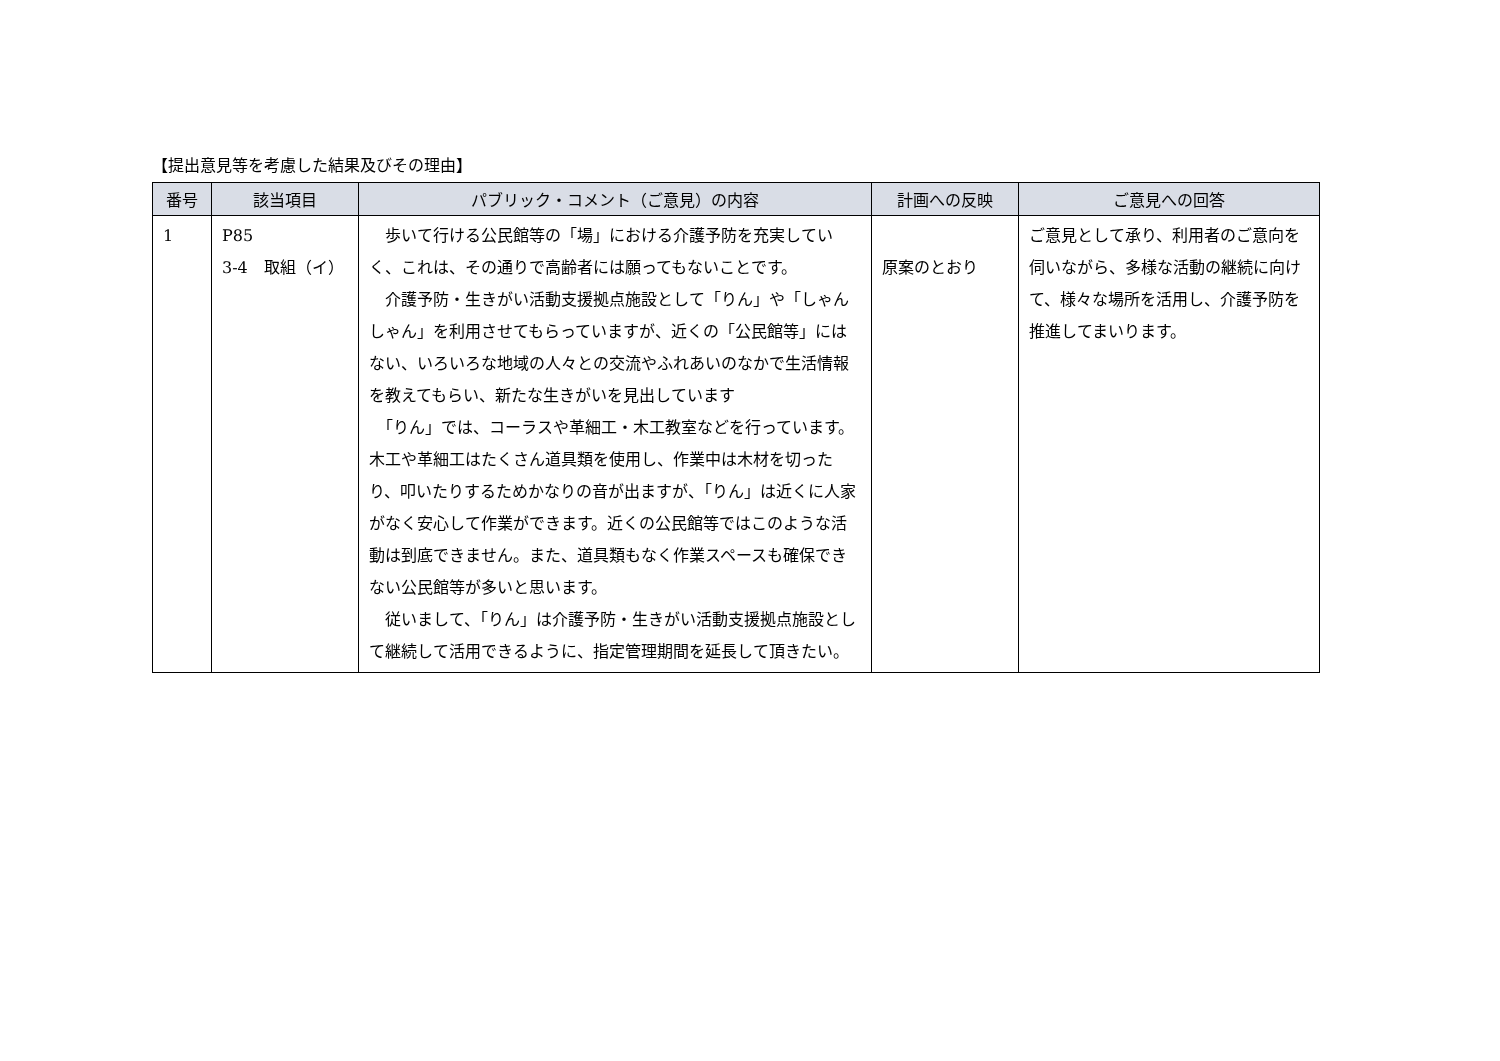【提出意見等を考慮した結果及びその理由】
| 番号 | 該当項目 | パブリック・コメント（ご意見）の内容 | 計画への反映 | ご意見への回答 |
| --- | --- | --- | --- | --- |
| 1 | P85 3-4 取組（イ） | 歩いて行ける公民館等の「場」における介護予防を充実していく、これは、その通りで高齢者には願ってもないことです。 介護予防・生きがい活動支援拠点施設として「りん」や「しゃんしゃん」を利用させてもらっていますが、近くの「公民館等」にはない、いろいろな地域の人々との交流やふれあいのなかで生活情報を教えてもらい、新たな生きがいを見出しています 「りん」では、コーラスや革細工・木工教室などを行っています。木工や革細工はたくさん道具類を使用し、作業中は木材を切ったり、叩いたりするためかなりの音が出ますが、「りん」は近くに人家がなく安心して作業ができます。近くの公民館等ではこのような活動は到底できません。また、道具類もなく作業スペースも確保できない公民館等が多いと思います。 従いまして、「りん」は介護予防・生きがい活動支援拠点施設として継続して活用できるように、指定管理期間を延長して頂きたい。 | 原案のとおり | ご意見として承り、利用者のご意向を伺いながら、多様な活動の継続に向けて、様々な場所を活用し、介護予防を推進してまいります。 |